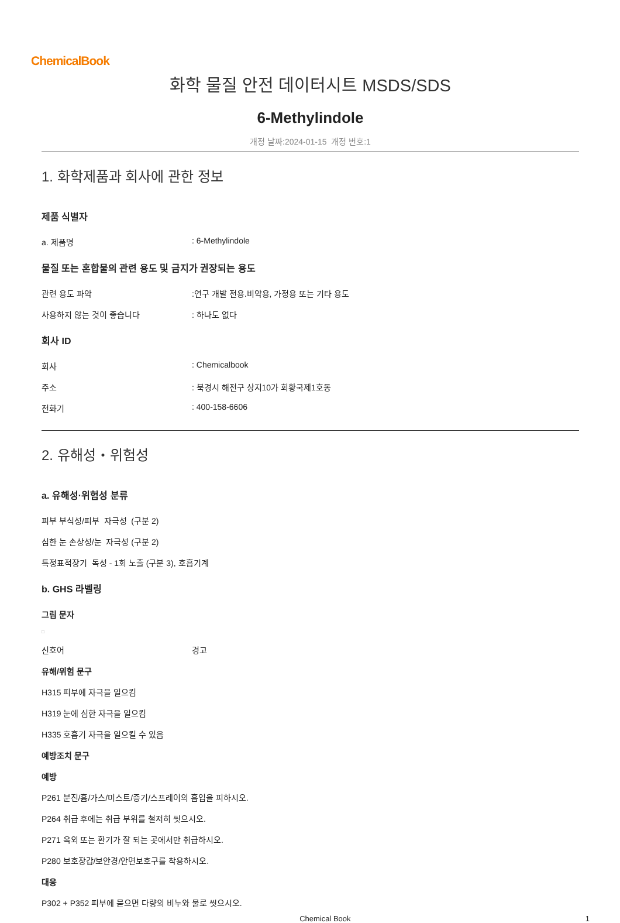ChemicalBook
화학 물질 안전 데이터시트 MSDS/SDS
6-Methylindole
개정 날짜:2024-01-15 개정 번호:1
1. 화학제품과 회사에 관한 정보
제품 식별자
a. 제품명: 6-Methylindole
물질 또는 혼합물의 관련 용도 및 금지가 권장되는 용도
관련 용도 파악:연구 개발 전용.비약용, 가정용 또는 기타 용도
사용하지 않는 것이 좋습니다: 하나도 없다
회사 ID
회사: Chemicalbook
주소: 북경시 해전구 상지10가 회황국제1호동
전화기: 400-158-6606
2. 유해성・위험성
a. 유해성·위험성 분류
피부 부식성/피부 자극성 (구분 2)
심한 눈 손상성/눈 자극성 (구분 2)
특정표적장기 독성 - 1회 노출 (구분 3), 호흡기계
b. GHS 라벨링
그림 문자
□
신호어 경고
유해/위험 문구
H315 피부에 자극을 일으킴
H319 눈에 심한 자극을 일으킴
H335 호흡기 자극을 일으킬 수 있음
예방조치 문구
예방
P261 분진/흄/가스/미스트/증기/스프레이의 흡입을 피하시오.
P264 취급 후에는 취급 부위를 철저히 씻으시오.
P271 옥외 또는 환기가 잘 되는 곳에서만 취급하시오.
P280 보호장갑/보안경/안면보호구를 착용하시오.
대응
P302 + P352 피부에 묻으면 다량의 비누와 물로 씻으시오.
Chemical Book 1